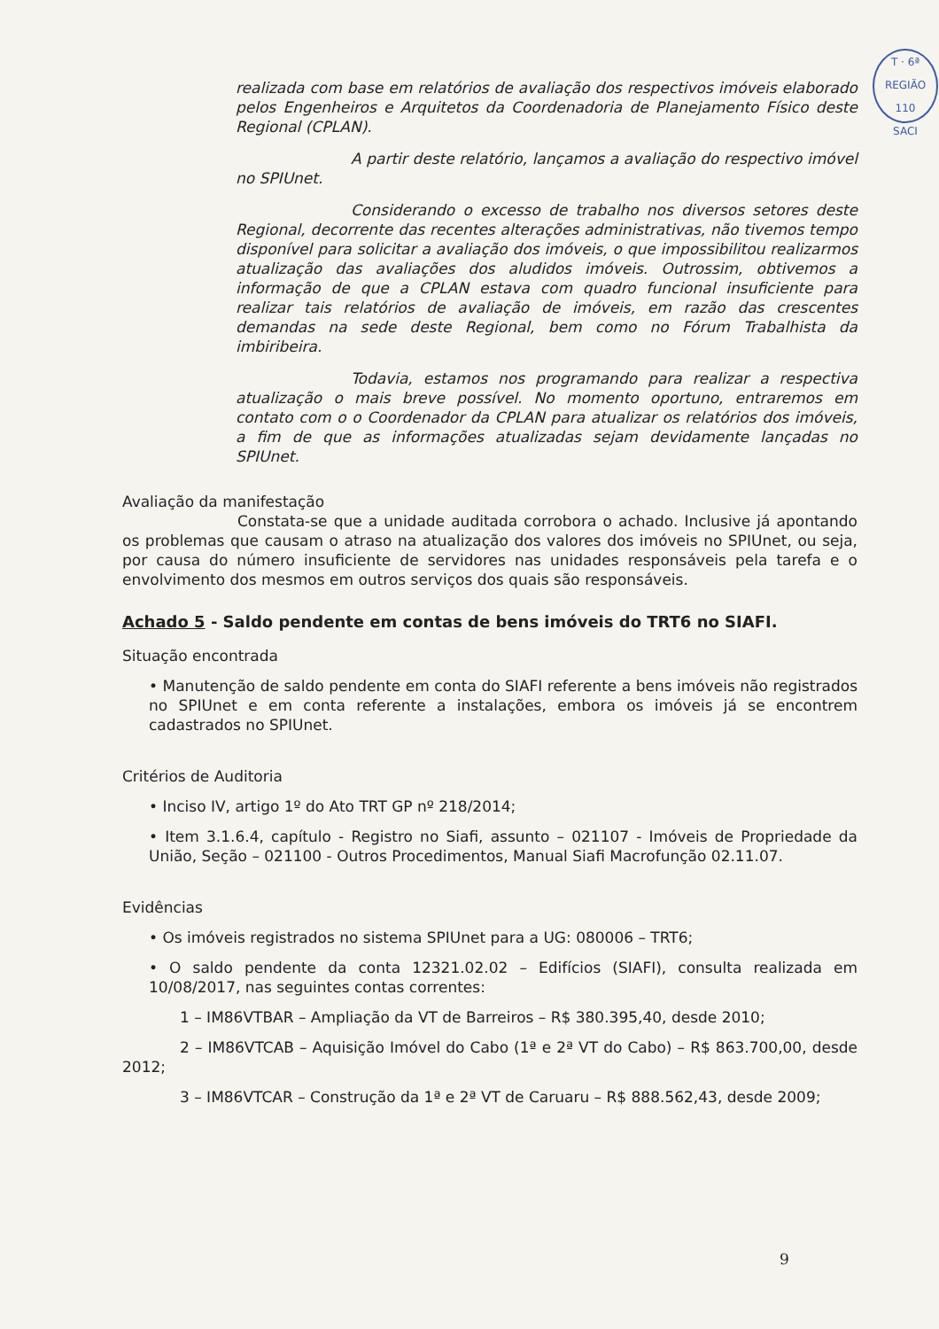T · 6ª REGIÃO
110
SACI
realizada com base em relatórios de avaliação dos respectivos imóveis elaborado pelos Engenheiros e Arquitetos da Coordenadoria de Planejamento Físico deste Regional (CPLAN).
A partir deste relatório, lançamos a avaliação do respectivo imóvel no SPIUnet.
Considerando o excesso de trabalho nos diversos setores deste Regional, decorrente das recentes alterações administrativas, não tivemos tempo disponível para solicitar a avaliação dos imóveis, o que impossibilitou realizarmos atualização das avaliações dos aludidos imóveis. Outrossim, obtivemos a informação de que a CPLAN estava com quadro funcional insuficiente para realizar tais relatórios de avaliação de imóveis, em razão das crescentes demandas na sede deste Regional, bem como no Fórum Trabalhista da imbiribeira.
Todavia, estamos nos programando para realizar a respectiva atualização o mais breve possível. No momento oportuno, entraremos em contato com o o Coordenador da CPLAN para atualizar os relatórios dos imóveis, a fim de que as informações atualizadas sejam devidamente lançadas no SPIUnet.
Avaliação da manifestação
Constata-se que a unidade auditada corrobora o achado. Inclusive já apontando os problemas que causam o atraso na atualização dos valores dos imóveis no SPIUnet, ou seja, por causa do número insuficiente de servidores nas unidades responsáveis pela tarefa e o envolvimento dos mesmos em outros serviços dos quais são responsáveis.
Achado 5 - Saldo pendente em contas de bens imóveis do TRT6 no SIAFI.
Situação encontrada
• Manutenção de saldo pendente em conta do SIAFI referente a bens imóveis não registrados no SPIUnet e em conta referente a instalações, embora os imóveis já se encontrem cadastrados no SPIUnet.
Critérios de Auditoria
• Inciso IV, artigo 1º do Ato TRT GP nº 218/2014;
• Item 3.1.6.4, capítulo - Registro no Siafi, assunto – 021107 - Imóveis de Propriedade da União, Seção – 021100 - Outros Procedimentos, Manual Siafi Macrofunção 02.11.07.
Evidências
• Os imóveis registrados no sistema SPIUnet para a UG: 080006 – TRT6;
• O saldo pendente da conta 12321.02.02 – Edifícios (SIAFI), consulta realizada em 10/08/2017, nas seguintes contas correntes:
1 – IM86VTBAR – Ampliação da VT de Barreiros – R$ 380.395,40, desde 2010;
2 – IM86VTCAB – Aquisição Imóvel do Cabo (1ª e 2ª VT do Cabo) – R$ 863.700,00, desde 2012;
3 – IM86VTCAR – Construção da 1ª e 2ª VT de Caruaru – R$ 888.562,43, desde 2009;
9